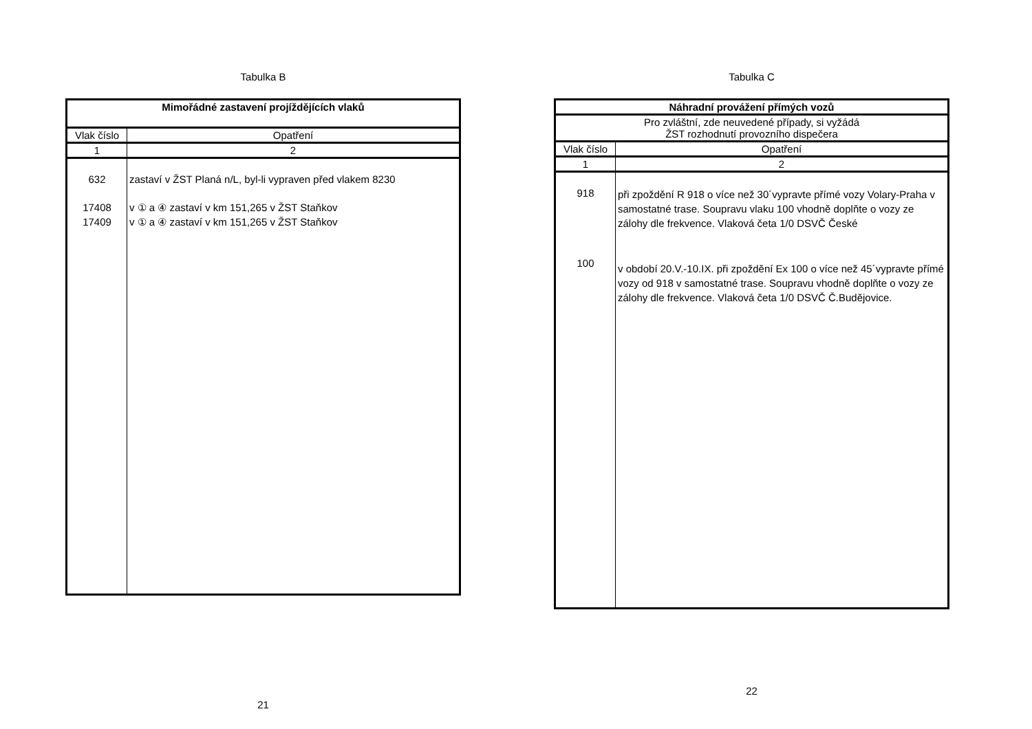Tabulka B
| Mimořádné zastavení projíždějících vlaků | |
| --- | --- |
| Vlak číslo | Opatření |
| 1 | 2 |
| 632 17408 17409 | zastaví v ŽST Planá n/L, byl-li vypraven před vlakem 8230 v ① a ④ zastaví v km 151,265 v ŽST Staňkov v ① a ④ zastaví v km 151,265 v ŽST Staňkov |
21
Tabulka C
| Náhradní provážení přímých vozů | |
| --- | --- |
| Pro zvláštní, zde neuvedené případy, si vyžádá ŽST rozhodnutí provozního dispečera | |
| Vlak číslo | Opatření |
| 1 | 2 |
| 918 100 | při zpoždění R 918 o více než 30´vypravte přímé vozy Volary-Praha v samostatné trase. Soupravu vlaku 100 vhodně doplňte o vozy ze zálohy dle frekvence. Vlaková četa 1/0 DSVČ České v období 20.V.-10.IX. při zpoždění Ex 100 o více než 45´vypravte přímé vozy od 918 v samostatné trase. Soupravu vhodně doplňte o vozy ze zálohy dle frekvence. Vlaková četa 1/0 DSVČ Č.Budějovice. |
22